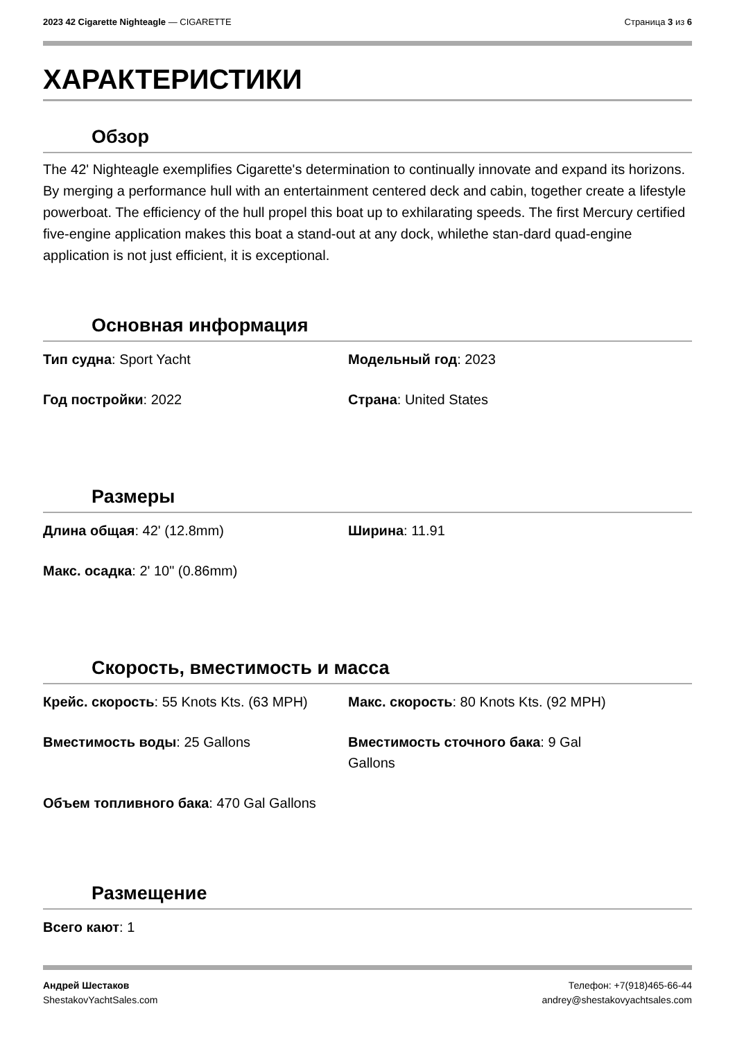2023 42 Cigarette Nighteagle — CIGARETTE
Страница 3 из 6
ХАРАКТЕРИСТИКИ
Обзор
The 42' Nighteagle exemplifies Cigarette's determination to continually innovate and expand its horizons. By merging a performance hull with an entertainment centered deck and cabin, together create a lifestyle powerboat. The efficiency of the hull propel this boat up to exhilarating speeds. The first Mercury certified five-engine application makes this boat a stand-out at any dock, whilethe stan-dard quad-engine application is not just efficient, it is exceptional.
Основная информация
Тип судна: Sport Yacht
Модельный год: 2023
Год постройки: 2022
Страна: United States
Размеры
Длина общая: 42' (12.8mm)
Ширина: 11.91
Макс. осадка: 2' 10" (0.86mm)
Скорость, вместимость и масса
Крейс. скорость: 55 Knots Kts. (63 MPH)
Макс. скорость: 80 Knots Kts. (92 MPH)
Вместимость воды: 25 Gallons
Вместимость сточного бака: 9 Gal
Gallons
Объем топливного бака: 470 Gal Gallons
Размещение
Всего кают: 1
Андрей Шестаков Телефон: +7(918)465-66-44
ShestakovYachtSales.com andrey@shestakovyachtsales.com